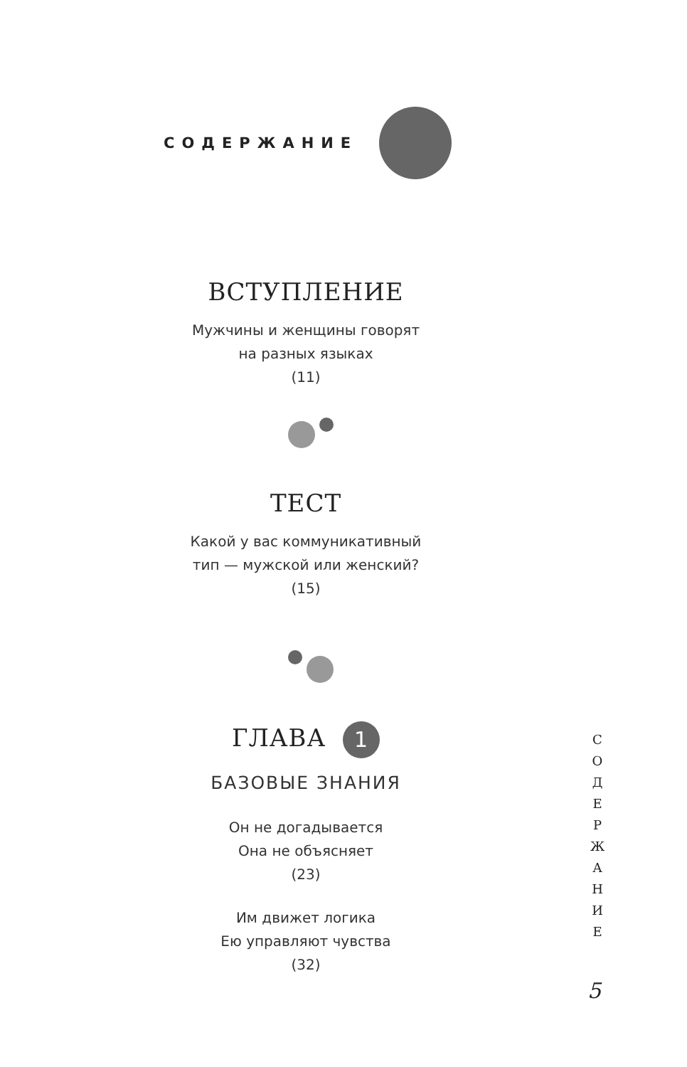СОДЕРЖАНИЕ
ВСТУПЛЕНИЕ
Мужчины и женщины говорят
на разных языках
(11)
ТЕСТ
Какой у вас коммуникативный
тип — мужской или женский?
(15)
ГЛАВА 1
БАЗОВЫЕ ЗНАНИЯ
Он не догадывается
Она не объясняет
(23)
Им движет логика
Ею управляют чувства
(32)
С
О
Д
Е
Р
Ж
А
Н
И
Е
5